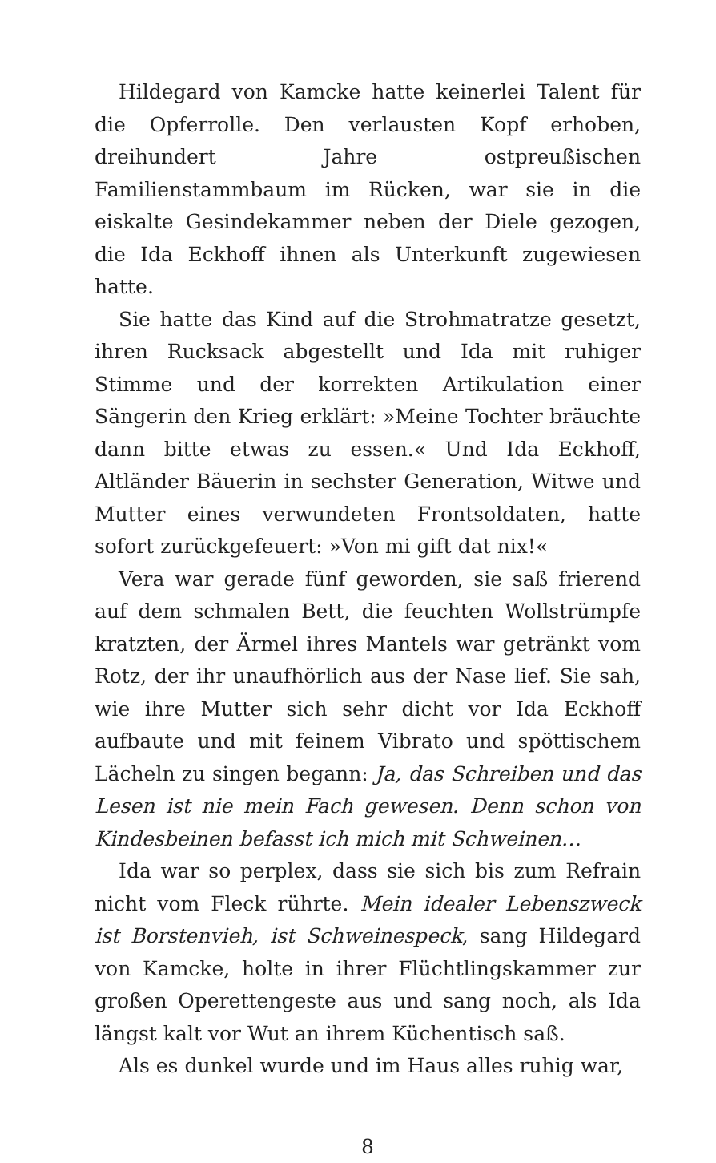Hildegard von Kamcke hatte keinerlei Talent für die Opferrolle. Den verlausten Kopf erhoben, dreihundert Jahre ostpreußischen Familienstammbaum im Rücken, war sie in die eiskalte Gesindekammer neben der Diele gezogen, die Ida Eckhoff ihnen als Unterkunft zugewiesen hatte.
Sie hatte das Kind auf die Strohmatratze gesetzt, ihren Rucksack abgestellt und Ida mit ruhiger Stimme und der korrekten Artikulation einer Sängerin den Krieg erklärt: »Meine Tochter bräuchte dann bitte etwas zu essen.« Und Ida Eckhoff, Altländer Bäuerin in sechster Generation, Witwe und Mutter eines verwundeten Frontsoldaten, hatte sofort zurückgefeuert: »Von mi gift dat nix!«
Vera war gerade fünf geworden, sie saß frierend auf dem schmalen Bett, die feuchten Wollstrümpfe kratzten, der Ärmel ihres Mantels war getränkt vom Rotz, der ihr unaufhörlich aus der Nase lief. Sie sah, wie ihre Mutter sich sehr dicht vor Ida Eckhoff aufbaute und mit feinem Vibrato und spöttischem Lächeln zu singen begann: Ja, das Schreiben und das Lesen ist nie mein Fach gewesen. Denn schon von Kindesbeinen befasst ich mich mit Schweinen…
Ida war so perplex, dass sie sich bis zum Refrain nicht vom Fleck rührte. Mein idealer Lebenszweck ist Borstenvieh, ist Schweinespeck, sang Hildegard von Kamcke, holte in ihrer Flüchtlingskammer zur großen Operettengeste aus und sang noch, als Ida längst kalt vor Wut an ihrem Küchentisch saß.
Als es dunkel wurde und im Haus alles ruhig war,
8